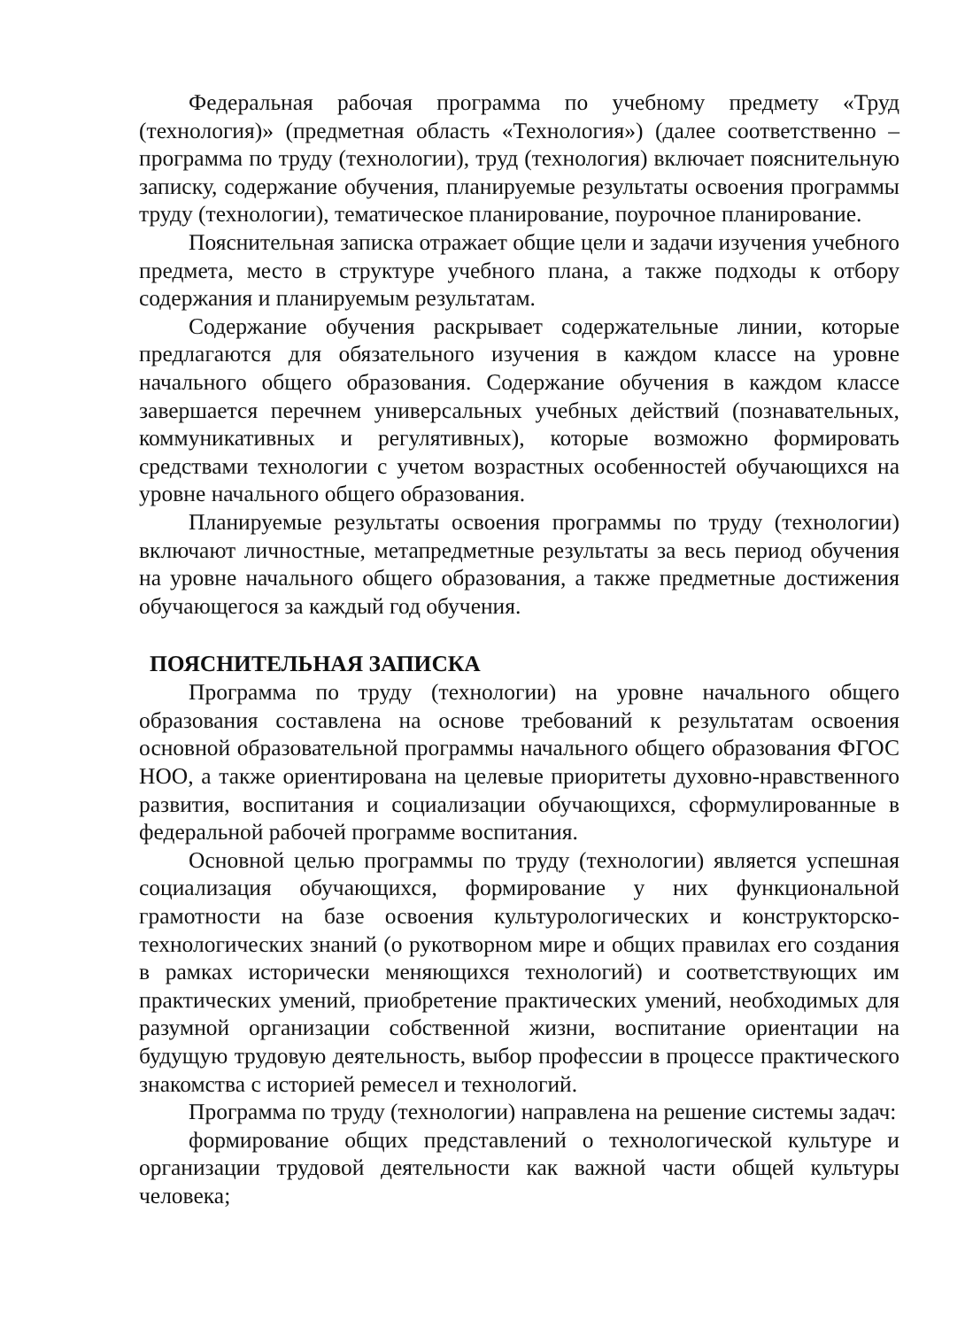Федеральная рабочая программа по учебному предмету «Труд (технология)» (предметная область «Технология») (далее соответственно – программа по труду (технологии), труд (технология) включает пояснительную записку, содержание обучения, планируемые результаты освоения программы труду (технологии), тематическое планирование, поурочное планирование.
Пояснительная записка отражает общие цели и задачи изучения учебного предмета, место в структуре учебного плана, а также подходы к отбору содержания и планируемым результатам.
Содержание обучения раскрывает содержательные линии, которые предлагаются для обязательного изучения в каждом классе на уровне начального общего образования. Содержание обучения в каждом классе завершается перечнем универсальных учебных действий (познавательных, коммуникативных и регулятивных), которые возможно формировать средствами технологии с учетом возрастных особенностей обучающихся на уровне начального общего образования.
Планируемые результаты освоения программы по труду (технологии) включают личностные, метапредметные результаты за весь период обучения на уровне начального общего образования, а также предметные достижения обучающегося за каждый год обучения.
ПОЯСНИТЕЛЬНАЯ ЗАПИСКА
Программа по труду (технологии) на уровне начального общего образования составлена на основе требований к результатам освоения основной образовательной программы начального общего образования ФГОС НОО, а также ориентирована на целевые приоритеты духовно-нравственного развития, воспитания и социализации обучающихся, сформулированные в федеральной рабочей программе воспитания.
Основной целью программы по труду (технологии) является успешная социализация обучающихся, формирование у них функциональной грамотности на базе освоения культурологических и конструкторско-технологических знаний (о рукотворном мире и общих правилах его создания в рамках исторически меняющихся технологий) и соответствующих им практических умений, приобретение практических умений, необходимых для разумной организации собственной жизни, воспитание ориентации на будущую трудовую деятельность, выбор профессии в процессе практического знакомства с историей ремесел и технологий.
Программа по труду (технологии) направлена на решение системы задач:
формирование общих представлений о технологической культуре и организации трудовой деятельности как важной части общей культуры человека;